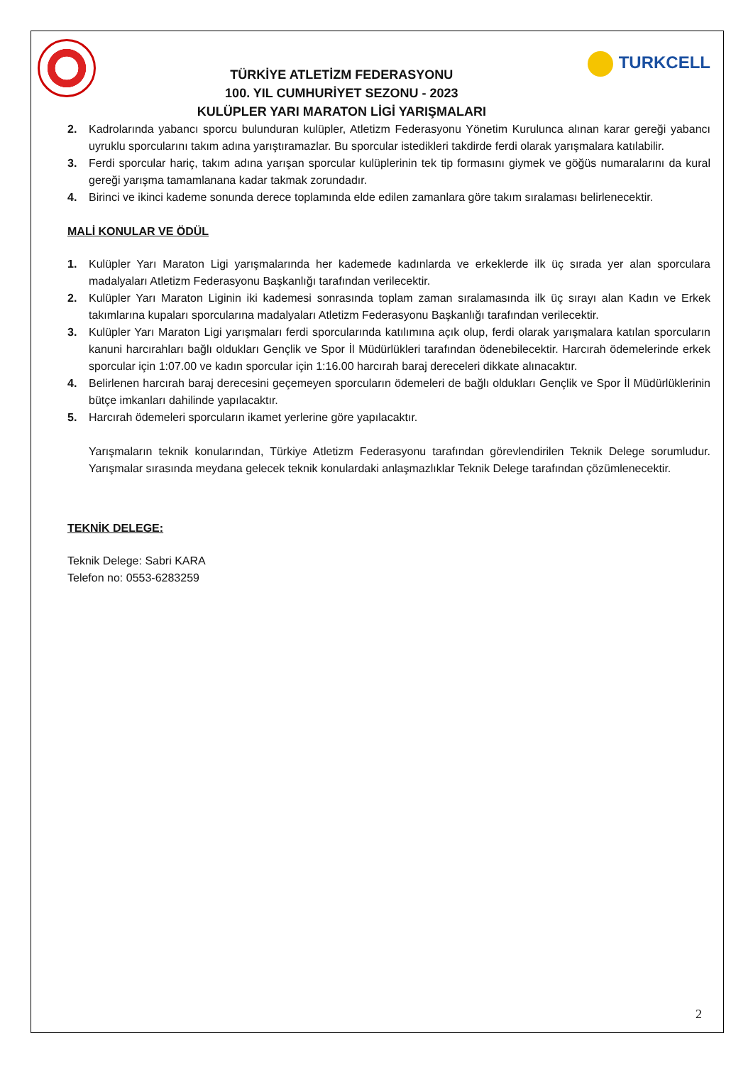TÜRKİYE ATLETİZM FEDERASYONU
100. YIL CUMHURİYET SEZONU - 2023
KULÜPLER YARI MARATON LİGİ YARIŞMALARI
TURKCELL
2. Kadrolarında yabancı sporcu bulunduran kulüpler, Atletizm Federasyonu Yönetim Kurulunca alınan karar gereği yabancı uyruklu sporcularını takım adına yarıştıramazlar. Bu sporcular istedikleri takdirde ferdi olarak yarışmalara katılabilir.
3. Ferdi sporcular hariç, takım adına yarışan sporcular kulüplerinin tek tip formasını giymek ve göğüs numaralarını da kural gereği yarışma tamamlanana kadar takmak zorundadır.
4. Birinci ve ikinci kademe sonunda derece toplamında elde edilen zamanlara göre takım sıralaması belirlenecektir.
MALİ KONULAR VE ÖDÜL
1. Kulüpler Yarı Maraton Ligi yarışmalarında her kademede kadınlarda ve erkeklerde ilk üç sırada yer alan sporculara madalyaları Atletizm Federasyonu Başkanlığı tarafından verilecektir.
2. Kulüpler Yarı Maraton Liginin iki kademesi sonrasında toplam zaman sıralamasında ilk üç sırayı alan Kadın ve Erkek takımlarına kupaları sporcularına madalyaları Atletizm Federasyonu Başkanlığı tarafından verilecektir.
3. Kulüpler Yarı Maraton Ligi yarışmaları ferdi sporcularında katılımına açık olup, ferdi olarak yarışmalara katılan sporcuların kanuni harcırahları bağlı oldukları Gençlik ve Spor İl Müdürlükleri tarafından ödenebilecektir. Harcırah ödemelerinde erkek sporcular için 1:07.00 ve kadın sporcular için 1:16.00 harcırah baraj dereceleri dikkate alınacaktır.
4. Belirlenen harcırah baraj derecesini geçemeyen sporcuların ödemeleri de bağlı oldukları Gençlik ve Spor İl Müdürlüklerinin bütçe imkanları dahilinde yapılacaktır.
5. Harcırah ödemeleri sporcuların ikamet yerlerine göre yapılacaktır.
Yarışmaların teknik konularından, Türkiye Atletizm Federasyonu tarafından görevlendirilen Teknik Delege sorumludur. Yarışmalar sırasında meydana gelecek teknik konulardaki anlaşmazlıklar Teknik Delege tarafından çözümlenecektir.
TEKNİK DELEGE:
Teknik Delege: Sabri KARA
Telefon no: 0553-6283259
2